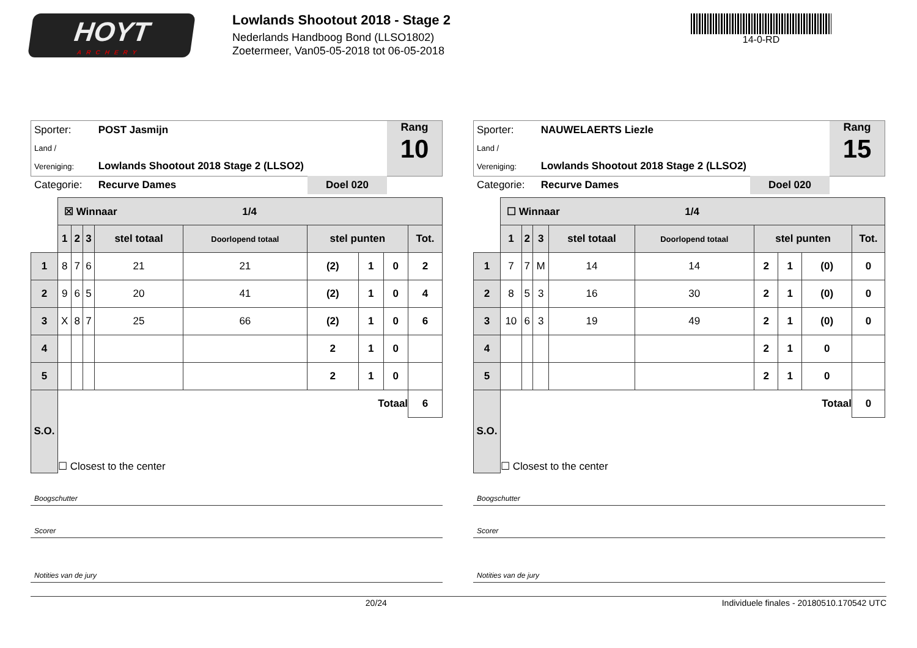HOYT
ARCHERY
Lowlands Shootout 2018 - Stage 2
Nederlands Handboog Bond (LLSO1802)
Zoetermeer, Van05-05-2018 tot 06-05-2018
14-0-RD
Sporter: POST Jasmijn
Land / Vereniging: Lowlands Shootout 2018 Stage 2 (LLSO2)
Categorie: Recurve Dames Doel 020
Rang
10
| | ☒ Winnaar 1/4 | | | | | | | | |
| | 1 | 2 | 3 | stel totaal | Doorlopend totaal | stel punten | | | Tot. |
| 1 | 8 | 7 | 6 | 21 | 21 | (2) | 1 | 0 | 2 |
| 2 | 9 | 6 | 5 | 20 | 41 | (2) | 1 | 0 | 4 |
| 3 | X | 8 | 7 | 25 | 66 | (2) | 1 | 0 | 6 |
| 4 | | | | | | 2 | 1 | 0 | |
| 5 | | | | | | 2 | 1 | 0 | |
| S.O. | Totaal | | | | | | | | 6 |
| | ☐ Closest to the center | | | | | | | | |
Boogschutter
Scorer
Notities van de jury
Sporter: NAUWELAERTS Liezle
Land / Vereniging: Lowlands Shootout 2018 Stage 2 (LLSO2)
Categorie: Recurve Dames Doel 020
Rang
15
| | ☐ Winnaar 1/4 | | | | | | | | |
| | 1 | 2 | 3 | stel totaal | Doorlopend totaal | stel punten | | | Tot. |
| 1 | 7 | 7 | M | 14 | 14 | 2 | 1 | (0) | 0 |
| 2 | 8 | 5 | 3 | 16 | 30 | 2 | 1 | (0) | 0 |
| 3 | 10 | 6 | 3 | 19 | 49 | 2 | 1 | (0) | 0 |
| 4 | | | | | | 2 | 1 | 0 | |
| 5 | | | | | | 2 | 1 | 0 | |
| S.O. | Totaal | | | | | | | | 0 |
| | ☐ Closest to the center | | | | | | | | |
Boogschutter
Scorer
Notities van de jury
20/24 Individuele finales - 20180510.170542 UTC